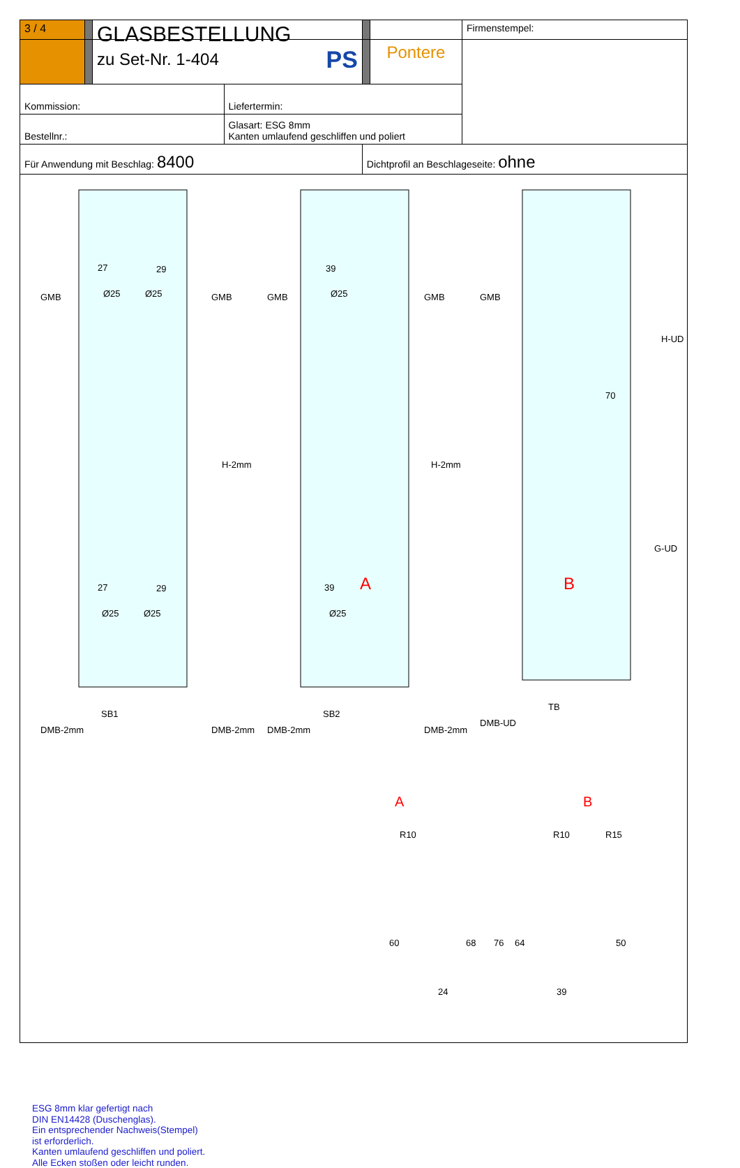| 3 / 4 | | GLASBESTELLUNG zu Set-Nr. 1-404 PS | | | Pontere | Firmenstempel: |
| Kommission: | | | Liefertermin: | | | |
| Bestellnr.: | | | Glasart: ESG 8mm Kanten umlaufend geschliffen und poliert | | | |
| Für Anwendung mit Beschlag: 8400 | | | | Dichtprofil an Beschlageseite: ohne | | |
27
29
Ø25
Ø25
39
Ø25
27
29
Ø25
Ø25
39
Ø25
A
B
70
SB1
SB2
TB
GMB
GMB
GMB
GMB
GMB
H-2mm
H-2mm
H-UD
G-UD
DMB-2mm
DMB-2mm
DMB-2mm
DMB-2mm
DMB-UD
A
B
R10
R10
R15
60
68
76
64
50
24
39
ESG 8mm klar gefertigt nach
DIN EN14428 (Duschenglas).
Ein entsprechender Nachweis(Stempel)
ist erforderlich.
Kanten umlaufend geschliffen und poliert.
Alle Ecken stoßen oder leicht runden.